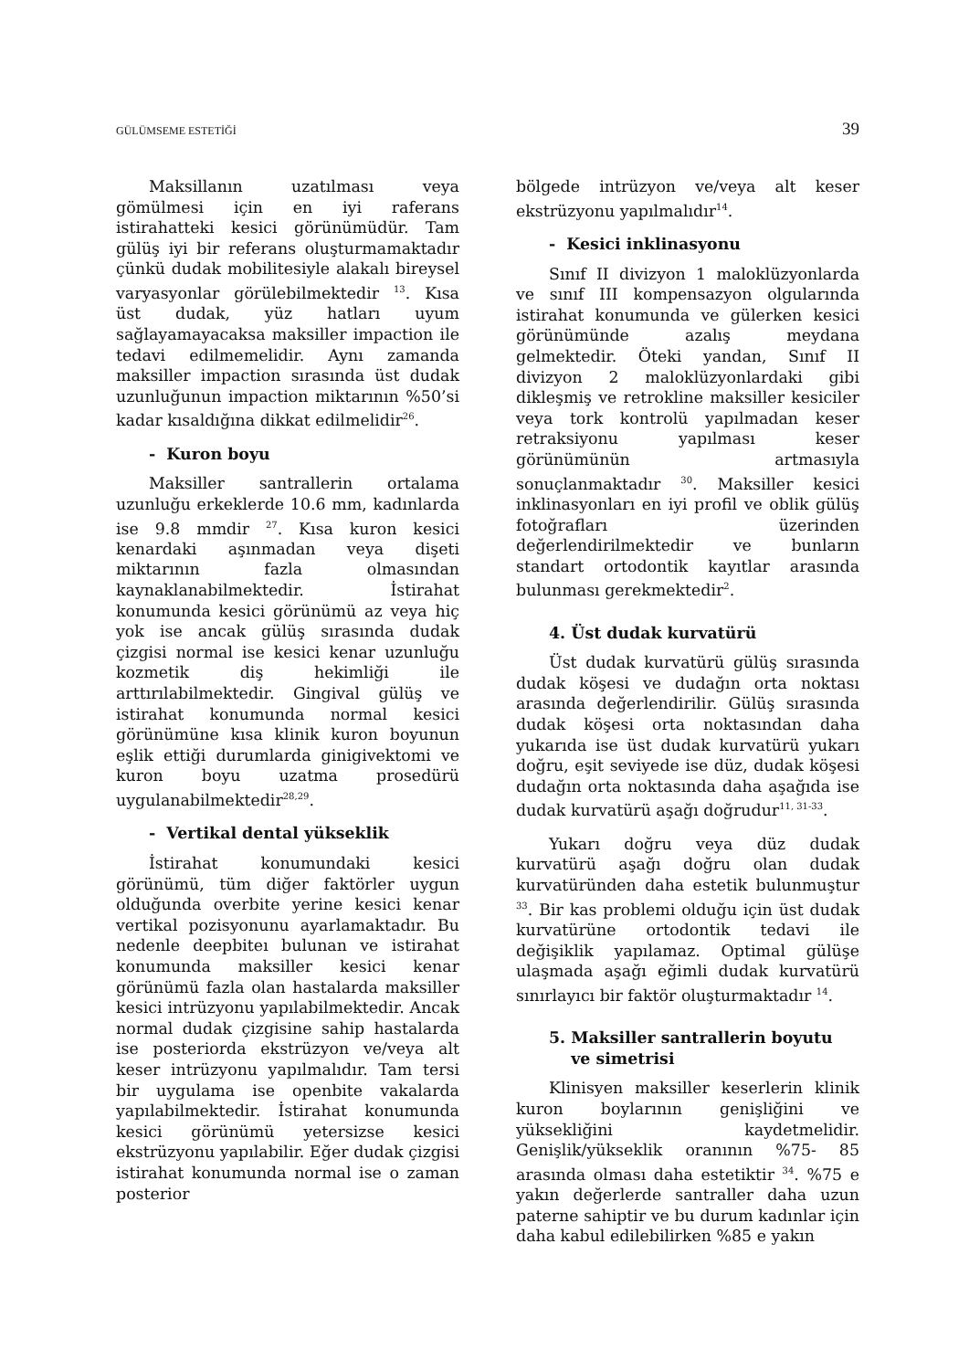GÜLÜMSEME ESTETİĞİ 39
Maksillanın uzatılması veya gömülmesi için en iyi raferans istirahatteki kesici görünümüdür. Tam gülüş iyi bir referans oluşturmamaktadır çünkü dudak mobilitesiyle alakalı bireysel varyasyonlar görülebilmektedir <sup>13</sup>. Kısa üst dudak, yüz hatları uyum sağlayamayacaksa maksiller impaction ile tedavi edilmemelidir. Aynı zamanda maksiller impaction sırasında üst dudak uzunluğunun impaction miktarının %50’si kadar kısaldığına dikkat edilmelidir<sup>26</sup>.
- Kuron boyu
Maksiller santrallerin ortalama uzunluğu erkeklerde 10.6 mm, kadınlarda ise 9.8 mmdir <sup>27</sup>. Kısa kuron kesici kenardaki aşınmadan veya dişeti miktarının fazla olmasından kaynaklanabilmektedir. İstirahat konumunda kesici görünümü az veya hiç yok ise ancak gülüş sırasında dudak çizgisi normal ise kesici kenar uzunluğu kozmetik diş hekimliği ile arttırılabilmektedir. Gingival gülüş ve istirahat konumunda normal kesici görünümüne kısa klinik kuron boyunun eşlik ettiği durumlarda ginigivektomi ve kuron boyu uzatma prosedürü uygulanabilmektedir<sup>28,29</sup>.
- Vertikal dental yükseklik
İstirahat konumundaki kesici görünümü, tüm diğer faktörler uygun olduğunda overbite yerine kesici kenar vertikal pozisyonunu ayarlamaktadır. Bu nedenle deepbiteı bulunan ve istirahat konumunda maksiller kesici kenar görünümü fazla olan hastalarda maksiller kesici intrüzyonu yapılabilmektedir. Ancak normal dudak çizgisine sahip hastalarda ise posteriorda ekstrüzyon ve/veya alt keser intrüzyonu yapılmalıdır. Tam tersi bir uygulama ise openbite vakalarda yapılabilmektedir. İstirahat konumunda kesici görünümü yetersizse kesici ekstrüzyonu yapılabilir. Eğer dudak çizgisi istirahat konumunda normal ise o zaman posterior
bölgede intrüzyon ve/veya alt keser ekstrüzyonu yapılmalıdır<sup>14</sup>.
- Kesici inklinasyonu
Sınıf II divizyon 1 maloklüzyonlarda ve sınıf III kompensazyon olgularında istirahat konumunda ve gülerken kesici görünümünde azalış meydana gelmektedir. Öteki yandan, Sınıf II divizyon 2 maloklüzyonlardaki gibi dikleşmiş ve retrokline maksiller kesiciler veya tork kontrolü yapılmadan keser retraksiyonu yapılması keser görünümünün artmasıyla sonuçlanmaktadır <sup>30</sup>. Maksiller kesici inklinasyonları en iyi profil ve oblik gülüş fotoğrafları üzerinden değerlendirilmektedir ve bunların standart ortodontik kayıtlar arasında bulunması gerekmektedir<sup>2</sup>.
4. Üst dudak kurvatürü
Üst dudak kurvatürü gülüş sırasında dudak köşesi ve dudağın orta noktası arasında değerlendirilir. Gülüş sırasında dudak köşesi orta noktasından daha yukarıda ise üst dudak kurvatürü yukarı doğru, eşit seviyede ise düz, dudak köşesi dudağın orta noktasında daha aşağıda ise dudak kurvatürü aşağı doğrudur<sup>11, 31-33</sup>.
Yukarı doğru veya düz dudak kurvatürü aşağı doğru olan dudak kurvatüründen daha estetik bulunmuştur <sup>33</sup>. Bir kas problemi olduğu için üst dudak kurvatürüne ortodontik tedavi ile değişiklik yapılamaz. Optimal gülüşe ulaşmada aşağı eğimli dudak kurvatürü sınırlayıcı bir faktör oluşturmaktadır <sup>14</sup>.
5. Maksiller santrallerin boyutu
ve simetrisi
Klinisyen maksiller keserlerin klinik kuron boylarının genişliğini ve yüksekliğini kaydetmelidir. Genişlik/yükseklik oranının %75- 85 arasında olması daha estetiktir <sup>34</sup>. %75 e yakın değerlerde santraller daha uzun paterne sahiptir ve bu durum kadınlar için daha kabul edilebilirken %85 e yakın